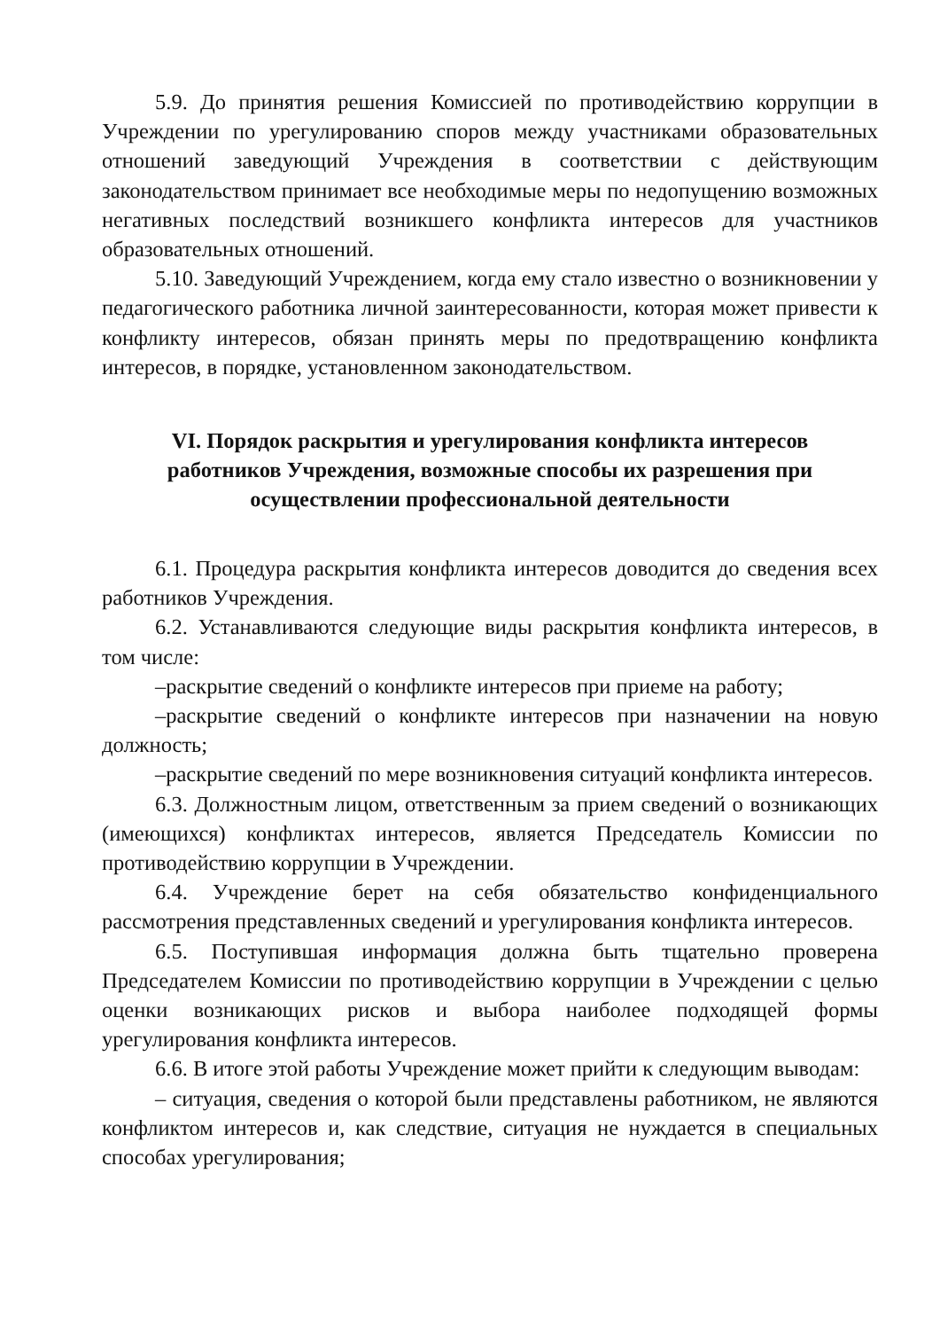5.9. До принятия решения Комиссией по противодействию коррупции в Учреждении по урегулированию споров между участниками образовательных отношений заведующий Учреждения в соответствии с действующим законодательством принимает все необходимые меры по недопущению возможных негативных последствий возникшего конфликта интересов для участников образовательных отношений.
5.10. Заведующий Учреждением, когда ему стало известно о возникновении у педагогического работника личной заинтересованности, которая может привести к конфликту интересов, обязан принять меры по предотвращению конфликта интересов, в порядке, установленном законодательством.
VI. Порядок раскрытия и урегулирования конфликта интересов работников Учреждения, возможные способы их разрешения при осуществлении профессиональной деятельности
6.1. Процедура раскрытия конфликта интересов доводится до сведения всех работников Учреждения.
6.2. Устанавливаются следующие виды раскрытия конфликта интересов, в том числе:
–раскрытие сведений о конфликте интересов при приеме на работу;
–раскрытие сведений о конфликте интересов при назначении на новую должность;
–раскрытие сведений по мере возникновения ситуаций конфликта интересов.
6.3. Должностным лицом, ответственным за прием сведений о возникающих (имеющихся) конфликтах интересов, является Председатель Комиссии по противодействию коррупции в Учреждении.
6.4. Учреждение берет на себя обязательство конфиденциального рассмотрения представленных сведений и урегулирования конфликта интересов.
6.5. Поступившая информация должна быть тщательно проверена Председателем Комиссии по противодействию коррупции в Учреждении с целью оценки возникающих рисков и выбора наиболее подходящей формы урегулирования конфликта интересов.
6.6. В итоге этой работы Учреждение может прийти к следующим выводам:
– ситуация, сведения о которой были представлены работником, не являются конфликтом интересов и, как следствие, ситуация не нуждается в специальных способах урегулирования;